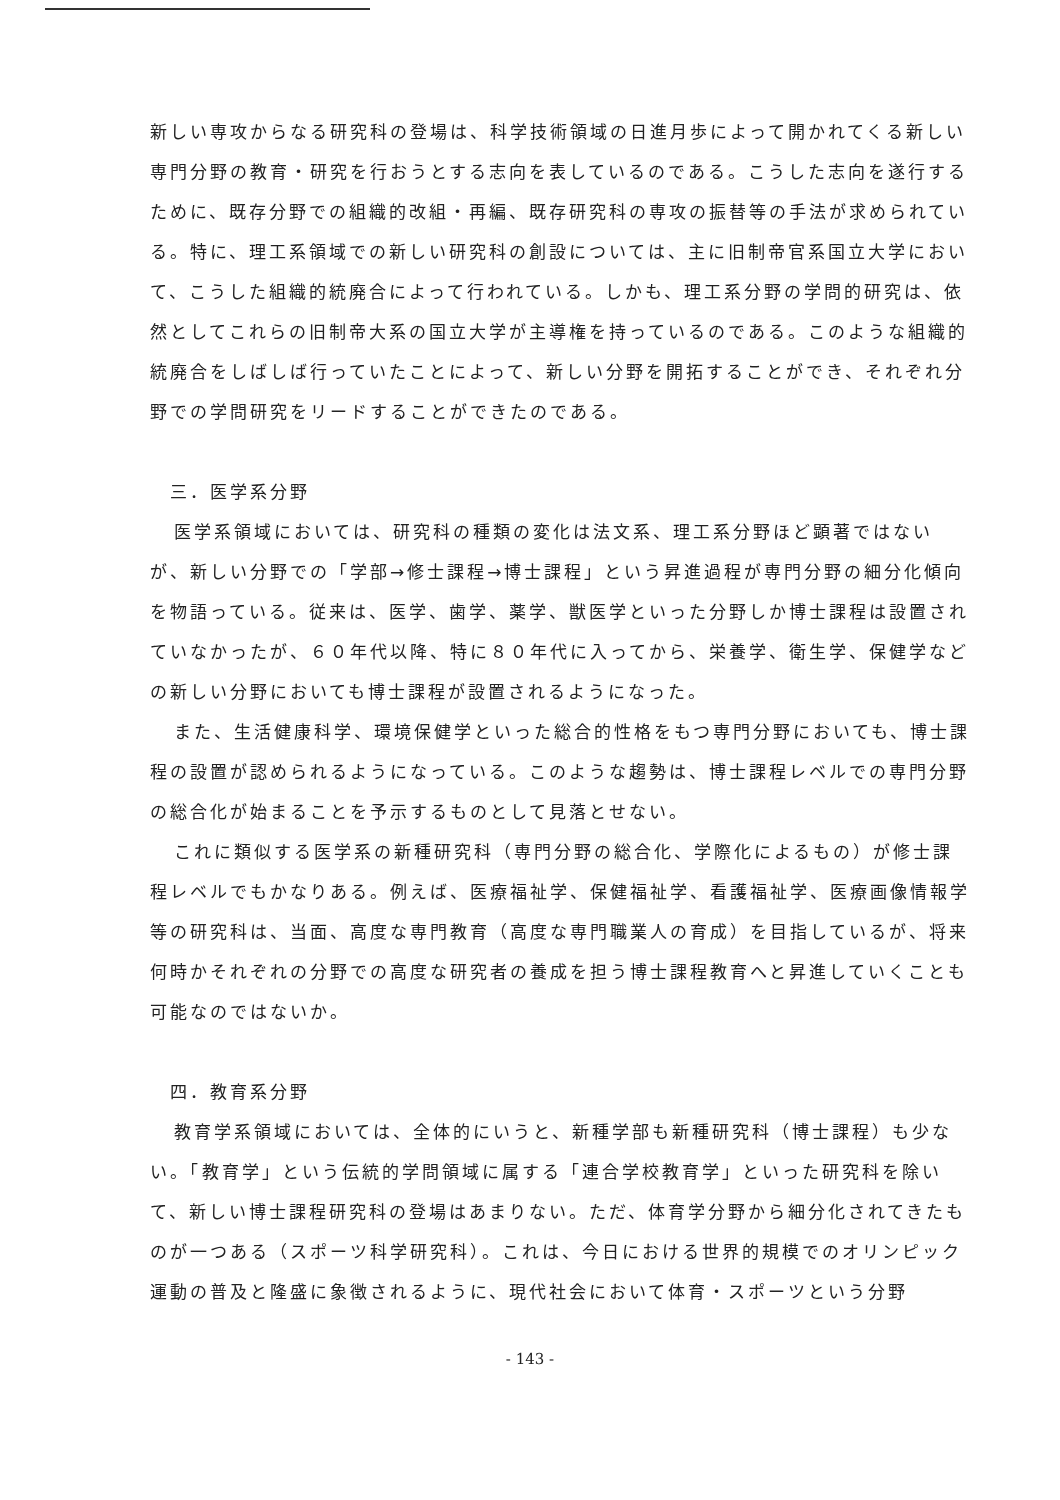新しい専攻からなる研究科の登場は、科学技術領域の日進月歩によって開かれてくる新しい専門分野の教育・研究を行おうとする志向を表しているのである。こうした志向を遂行するために、既存分野での組織的改組・再編、既存研究科の専攻の振替等の手法が求められている。特に、理工系領域での新しい研究科の創設については、主に旧制帝官系国立大学において、こうした組織的統廃合によって行われている。しかも、理工系分野の学問的研究は、依然としてこれらの旧制帝大系の国立大学が主導権を持っているのである。このような組織的統廃合をしばしば行っていたことによって、新しい分野を開拓することができ、それぞれ分野での学問研究をリードすることができたのである。
三．医学系分野
医学系領域においては、研究科の種類の変化は法文系、理工系分野ほど顕著ではないが、新しい分野での「学部→修士課程→博士課程」という昇進過程が専門分野の細分化傾向を物語っている。従来は、医学、歯学、薬学、獣医学といった分野しか博士課程は設置されていなかったが、６０年代以降、特に８０年代に入ってから、栄養学、衛生学、保健学などの新しい分野においても博士課程が設置されるようになった。
また、生活健康科学、環境保健学といった総合的性格をもつ専門分野においても、博士課程の設置が認められるようになっている。このような趨勢は、博士課程レベルでの専門分野の総合化が始まることを予示するものとして見落とせない。
これに類似する医学系の新種研究科（専門分野の総合化、学際化によるもの）が修士課程レベルでもかなりある。例えば、医療福祉学、保健福祉学、看護福祉学、医療画像情報学等の研究科は、当面、高度な専門教育（高度な専門職業人の育成）を目指しているが、将来何時かそれぞれの分野での高度な研究者の養成を担う博士課程教育へと昇進していくことも可能なのではないか。
四．教育系分野
教育学系領域においては、全体的にいうと、新種学部も新種研究科（博士課程）も少ない。「教育学」という伝統的学問領域に属する「連合学校教育学」といった研究科を除いて、新しい博士課程研究科の登場はあまりない。ただ、体育学分野から細分化されてきたものが一つある（スポーツ科学研究科）。これは、今日における世界的規模でのオリンピック運動の普及と隆盛に象徴されるように、現代社会において体育・スポーツという分野
- 143 -